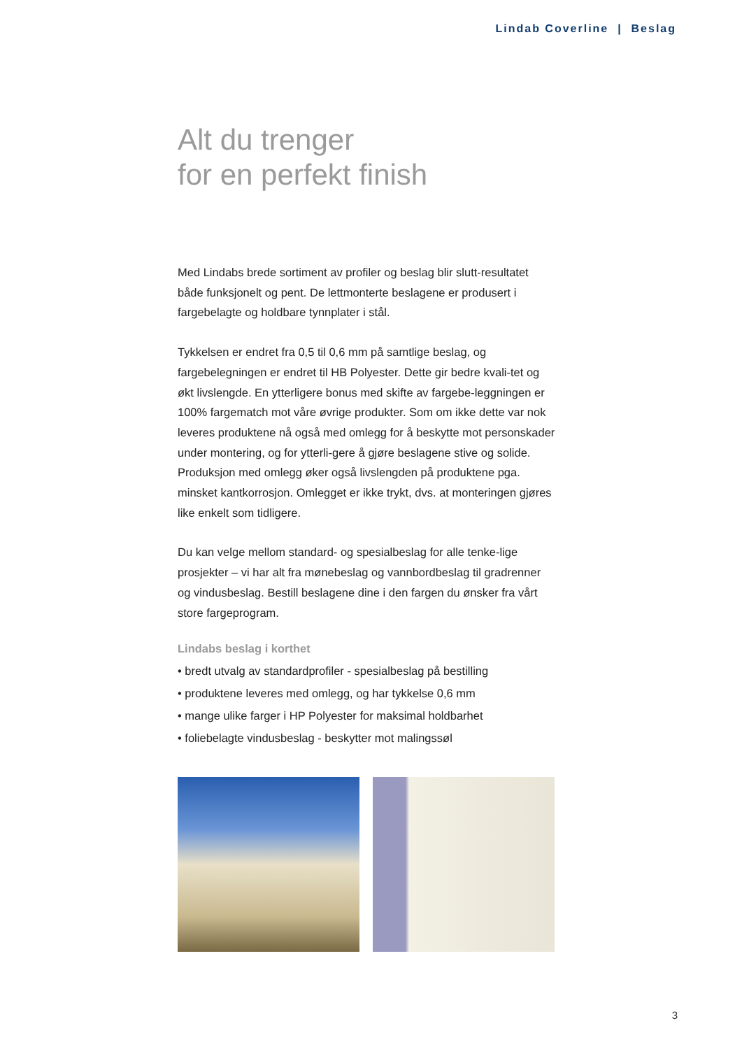Lindab Coverline | Beslag
Alt du trenger
for en perfekt finish
Med Lindabs brede sortiment av profiler og beslag blir slutt-resultatet både funksjonelt og pent. De lettmonterte beslagene er produsert i fargebelagte og holdbare tynnplater i stål.
Tykkelsen er endret fra 0,5 til 0,6 mm på samtlige beslag, og fargebelegningen er endret til HB Polyester. Dette gir bedre kvali-tet og økt livslengde. En ytterligere bonus med skifte av fargebe-leggningen er 100% fargematch mot våre øvrige produkter. Som om ikke dette var nok leveres produktene nå også med omlegg for å beskytte mot personskader under montering, og for ytterli-gere å gjøre beslagene stive og solide. Produksjon med omlegg øker også livslengden på produktene pga. minsket kantkorrosjon. Omlegget er ikke trykt, dvs. at monteringen gjøres like enkelt som tidligere.
Du kan velge mellom standard- og spesialbeslag for alle tenke-lige prosjekter – vi har alt fra mønebeslag og vannbordbeslag til gradrenner og vindusbeslag. Bestill beslagene dine i den fargen du ønsker fra vårt store fargeprogram.
Lindabs beslag i korthet
• bredt utvalg av standardprofiler - spesialbeslag på bestilling
• produktene leveres med omlegg, og har tykkelse 0,6 mm
• mange ulike farger i HP Polyester for maksimal holdbarhet
• foliebelagte vindusbeslag - beskytter mot malingssøl
3